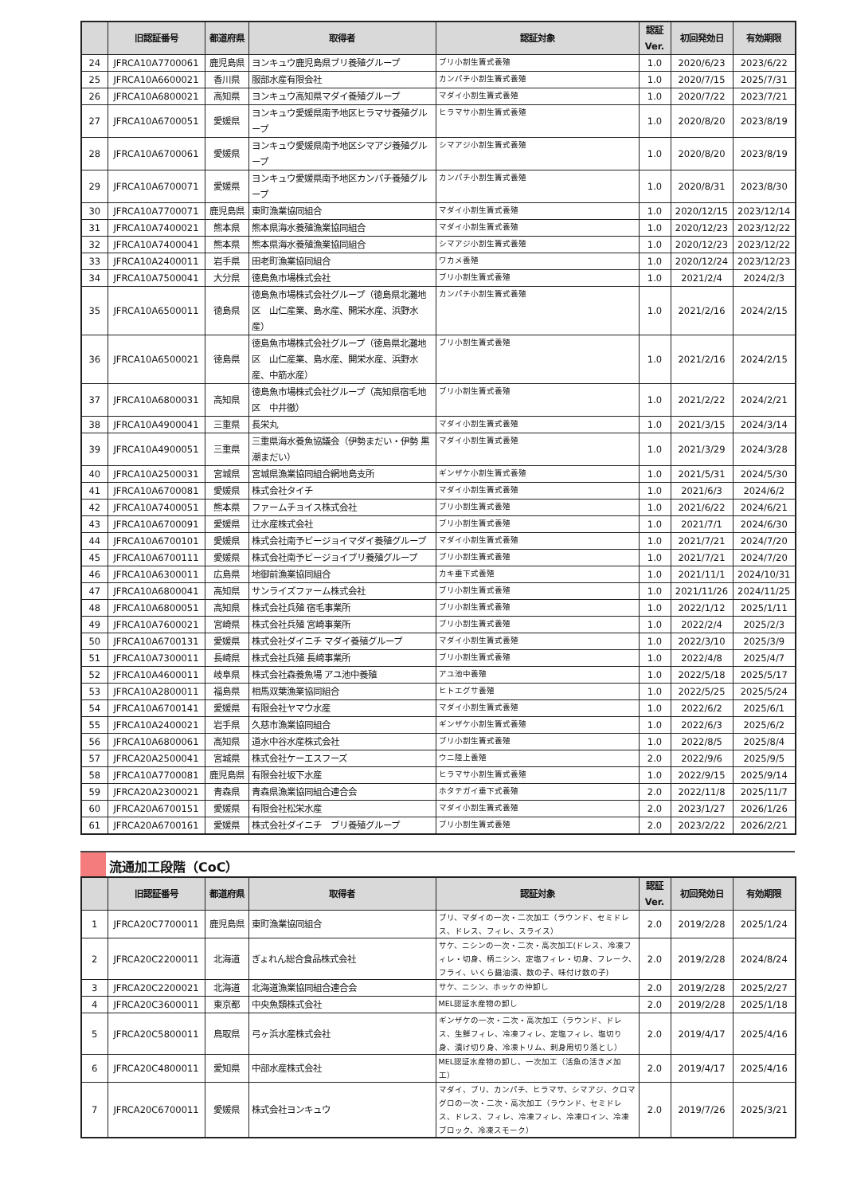| | 旧認証番号 | 都道府県 | 取得者 | 認証対象 | 認証 Ver. | 初回発効日 | 有効期限 |
| --- | --- | --- | --- | --- | --- | --- | --- |
| 24 | JFRCA10A7700061 | 鹿児島県 | ヨンキュウ鹿児島県ブリ養殖グループ | ブリ小割生簀式養殖 | 1.0 | 2020/6/23 | 2023/6/22 |
| 25 | JFRCA10A6600021 | 香川県 | 服部水産有限会社 | カンパチ小割生簀式養殖 | 1.0 | 2020/7/15 | 2025/7/31 |
| 26 | JFRCA10A6800021 | 高知県 | ヨンキュウ高知県マダイ養殖グループ | マダイ小割生簀式養殖 | 1.0 | 2020/7/22 | 2023/7/21 |
| 27 | JFRCA10A6700051 | 愛媛県 | ヨンキュウ愛媛県南予地区ヒラマサ養殖グループ | ヒラマサ小割生簀式養殖 | 1.0 | 2020/8/20 | 2023/8/19 |
| 28 | JFRCA10A6700061 | 愛媛県 | ヨンキュウ愛媛県南予地区シマアジ養殖グループ | シマアジ小割生簀式養殖 | 1.0 | 2020/8/20 | 2023/8/19 |
| 29 | JFRCA10A6700071 | 愛媛県 | ヨンキュウ愛媛県南予地区カンパチ養殖グループ | カンパチ小割生簀式養殖 | 1.0 | 2020/8/31 | 2023/8/30 |
| 30 | JFRCA10A7700071 | 鹿児島県 | 東町漁業協同組合 | マダイ小割生簀式養殖 | 1.0 | 2020/12/15 | 2023/12/14 |
| 31 | JFRCA10A7400021 | 熊本県 | 熊本県海水養殖漁業協同組合 | マダイ小割生簀式養殖 | 1.0 | 2020/12/23 | 2023/12/22 |
| 32 | JFRCA10A7400041 | 熊本県 | 熊本県海水養殖漁業協同組合 | シマアジ小割生簀式養殖 | 1.0 | 2020/12/23 | 2023/12/22 |
| 33 | JFRCA10A2400011 | 岩手県 | 田老町漁業協同組合 | ワカメ養殖 | 1.0 | 2020/12/24 | 2023/12/23 |
| 34 | JFRCA10A7500041 | 大分県 | 徳島魚市場株式会社 | ブリ小割生簀式養殖 | 1.0 | 2021/2/4 | 2024/2/3 |
| 35 | JFRCA10A6500011 | 徳島県 | 徳島魚市場株式会社グループ（徳島県北灘地区 山仁産業、島水産、開栄水産、浜野水産） | カンパチ小割生簀式養殖 | 1.0 | 2021/2/16 | 2024/2/15 |
| 36 | JFRCA10A6500021 | 徳島県 | 徳島魚市場株式会社グループ（徳島県北灘地区 山仁産業、島水産、開栄水産、浜野水産、中筋水産） | ブリ小割生簀式養殖 | 1.0 | 2021/2/16 | 2024/2/15 |
| 37 | JFRCA10A6800031 | 高知県 | 徳島魚市場株式会社グループ（高知県宿毛地区 中井徹） | ブリ小割生簀式養殖 | 1.0 | 2021/2/22 | 2024/2/21 |
| 38 | JFRCA10A4900041 | 三重県 | 長栄丸 | マダイ小割生簀式養殖 | 1.0 | 2021/3/15 | 2024/3/14 |
| 39 | JFRCA10A4900051 | 三重県 | 三重県海水養魚協議会（伊勢まだい・伊勢 黒潮まだい） | マダイ小割生簀式養殖 | 1.0 | 2021/3/29 | 2024/3/28 |
| 40 | JFRCA10A2500031 | 宮城県 | 宮城県漁業協同組合網地島支所 | ギンザケ小割生簀式養殖 | 1.0 | 2021/5/31 | 2024/5/30 |
| 41 | JFRCA10A6700081 | 愛媛県 | 株式会社タイチ | マダイ小割生簀式養殖 | 1.0 | 2021/6/3 | 2024/6/2 |
| 42 | JFRCA10A7400051 | 熊本県 | ファームチョイス株式会社 | ブリ小割生簀式養殖 | 1.0 | 2021/6/22 | 2024/6/21 |
| 43 | JFRCA10A6700091 | 愛媛県 | 辻水産株式会社 | ブリ小割生簀式養殖 | 1.0 | 2021/7/1 | 2024/6/30 |
| 44 | JFRCA10A6700101 | 愛媛県 | 株式会社南予ビージョイマダイ養殖グループ | マダイ小割生簀式養殖 | 1.0 | 2021/7/21 | 2024/7/20 |
| 45 | JFRCA10A6700111 | 愛媛県 | 株式会社南予ビージョイブリ養殖グループ | ブリ小割生簀式養殖 | 1.0 | 2021/7/21 | 2024/7/20 |
| 46 | JFRCA10A6300011 | 広島県 | 地御前漁業協同組合 | カキ垂下式養殖 | 1.0 | 2021/11/1 | 2024/10/31 |
| 47 | JFRCA10A6800041 | 高知県 | サンライズファーム株式会社 | ブリ小割生簀式養殖 | 1.0 | 2021/11/26 | 2024/11/25 |
| 48 | JFRCA10A6800051 | 高知県 | 株式会社兵殖 宿毛事業所 | ブリ小割生簀式養殖 | 1.0 | 2022/1/12 | 2025/1/11 |
| 49 | JFRCA10A7600021 | 宮崎県 | 株式会社兵殖 宮崎事業所 | ブリ小割生簀式養殖 | 1.0 | 2022/2/4 | 2025/2/3 |
| 50 | JFRCA10A6700131 | 愛媛県 | 株式会社ダイニチ マダイ養殖グループ | マダイ小割生簀式養殖 | 1.0 | 2022/3/10 | 2025/3/9 |
| 51 | JFRCA10A7300011 | 長崎県 | 株式会社兵殖 長崎事業所 | ブリ小割生簀式養殖 | 1.0 | 2022/4/8 | 2025/4/7 |
| 52 | JFRCA10A4600011 | 岐阜県 | 株式会社森養魚場 アユ池中養殖 | アユ池中養殖 | 1.0 | 2022/5/18 | 2025/5/17 |
| 53 | JFRCA10A2800011 | 福島県 | 相馬双葉漁業協同組合 | ヒトエグサ養殖 | 1.0 | 2022/5/25 | 2025/5/24 |
| 54 | JFRCA10A6700141 | 愛媛県 | 有限会社ヤマウ水産 | マダイ小割生簀式養殖 | 1.0 | 2022/6/2 | 2025/6/1 |
| 55 | JFRCA10A2400021 | 岩手県 | 久慈市漁業協同組合 | ギンザケ小割生簀式養殖 | 1.0 | 2022/6/3 | 2025/6/2 |
| 56 | JFRCA10A6800061 | 高知県 | 道水中谷水産株式会社 | ブリ小割生簀式養殖 | 1.0 | 2022/8/5 | 2025/8/4 |
| 57 | JFRCA20A2500041 | 宮城県 | 株式会社ケーエスフーズ | ウニ陸上養殖 | 2.0 | 2022/9/6 | 2025/9/5 |
| 58 | JFRCA10A7700081 | 鹿児島県 | 有限会社坂下水産 | ヒラマサ小割生簀式養殖 | 1.0 | 2022/9/15 | 2025/9/14 |
| 59 | JFRCA20A2300021 | 青森県 | 青森県漁業協同組合連合会 | ホタテガイ垂下式養殖 | 2.0 | 2022/11/8 | 2025/11/7 |
| 60 | JFRCA20A6700151 | 愛媛県 | 有限会社松栄水産 | マダイ小割生簀式養殖 | 2.0 | 2023/1/27 | 2026/1/26 |
| 61 | JFRCA20A6700161 | 愛媛県 | 株式会社ダイニチ ブリ養殖グループ | ブリ小割生簀式養殖 | 2.0 | 2023/2/22 | 2026/2/21 |
流通加工段階（CoC）
| | 旧認証番号 | 都道府県 | 取得者 | 認証対象 | 認証 Ver. | 初回発効日 | 有効期限 |
| --- | --- | --- | --- | --- | --- | --- | --- |
| 1 | JFRCA20C7700011 | 鹿児島県 | 東町漁業協同組合 | ブリ、マダイの一次・二次加工（ラウンド、セミドレス、ドレス、フィレ、スライス） | 2.0 | 2019/2/28 | 2025/1/24 |
| 2 | JFRCA20C2200011 | 北海道 | ぎょれん総合食品株式会社 | サケ、ニシンの一次・二次・高次加工(ドレス、冷凍フィレ・切身、柄ニシン、定塩フィレ・切身、フレーク、フライ、いくら醤油漬、数の子、味付け数の子) | 2.0 | 2019/2/28 | 2024/8/24 |
| 3 | JFRCA20C2200021 | 北海道 | 北海道漁業協同組合連合会 | サケ、ニシン、ホッケの仲卸し | 2.0 | 2019/2/28 | 2025/2/27 |
| 4 | JFRCA20C3600011 | 東京都 | 中央魚類株式会社 | MEL認証水産物の卸し | 2.0 | 2019/2/28 | 2025/1/18 |
| 5 | JFRCA20C5800011 | 鳥取県 | 弓ヶ浜水産株式会社 | ギンザケの一次・二次・高次加工（ラウンド、ドレス、生鮮フィレ、冷凍フィレ、定塩フィレ、塩切り身、漬け切り身、冷凍トリム、刺身用切り落とし） | 2.0 | 2019/4/17 | 2025/4/16 |
| 6 | JFRCA20C4800011 | 愛知県 | 中部水産株式会社 | MEL認証水産物の卸し、一次加工（活魚の活き〆加工） | 2.0 | 2019/4/17 | 2025/4/16 |
| 7 | JFRCA20C6700011 | 愛媛県 | 株式会社ヨンキュウ | マダイ、ブリ、カンパチ、ヒラマサ、シマアジ、クロマグロの一次・二次・高次加工（ラウンド、セミドレス、ドレス、フィレ、冷凍フィレ、冷凍ロイン、冷凍ブロック、冷凍スモーク） | 2.0 | 2019/7/26 | 2025/3/21 |